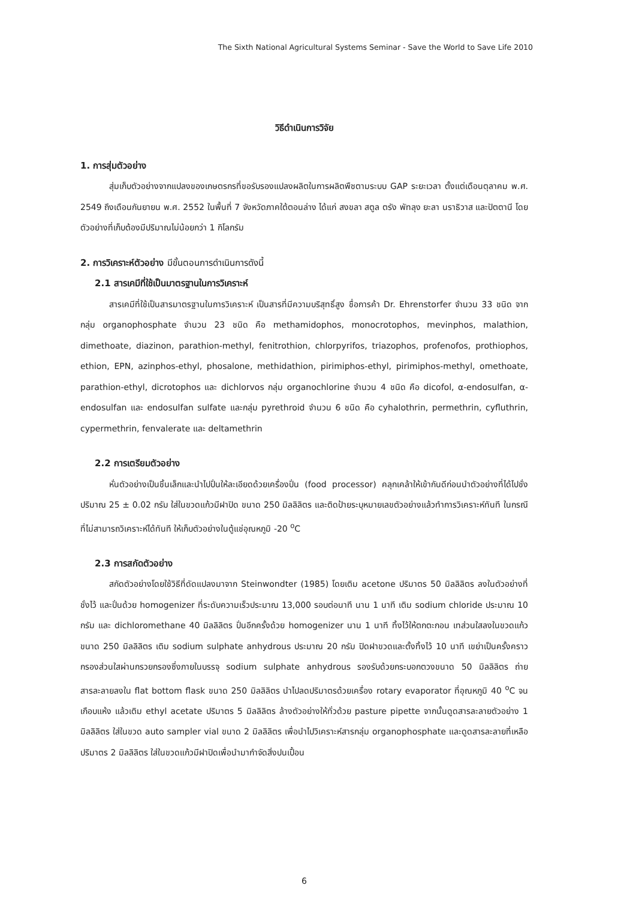The Sixth National Agricultural Systems Seminar - Save the World to Save Life 2010
วิธีดำเนินการวิจัย
1. การสุ่มตัวอย่าง
สุ่มเก็บตัวอย่างจากแปลงของเกษตรกรที่ขอรับรองแปลงผลิตในการผลิตพืชตามระบบ GAP ระยะเวลา ตั้งแต่เดือนตุลาคม พ.ศ. 2549 ถึงเดือนกันยายน พ.ศ. 2552 ในพื้นที่ 7 จังหวัดภาคใต้ตอนล่าง ได้แก่ สงขลา สตูล ตรัง พัทลุง ยะลา นราธิวาส และปัตตานี โดยตัวอย่างที่เก็บต้องมีปริมาณไม่น้อยกว่า 1 กิโลกรัม
2. การวิเคราะห์ตัวอย่าง มีขั้นตอนการดำเนินการดังนี้
2.1 สารเคมีที่ใช้เป็นมาตรฐานในการวิเคราะห์
สารเคมีที่ใช้เป็นสารมาตรฐานในการวิเคราะห์ เป็นสารที่มีความบริสุทธิ์สูง ชื่อการค้า Dr. Ehrenstorfer จำนวน 33 ชนิด จากกลุ่ม organophosphate จำนวน 23 ชนิด คือ methamidophos, monocrotophos, mevinphos, malathion, dimethoate, diazinon, parathion-methyl, fenitrothion, chlorpyrifos, triazophos, profenofos, prothiophos, ethion, EPN, azinphos-ethyl, phosalone, methidathion, pirimiphos-ethyl, pirimiphos-methyl, omethoate, parathion-ethyl, dicrotophos และ dichlorvos กลุ่ม organochlorine จำนวน 4 ชนิด คือ dicofol, α-endosulfan, α-endosulfan และ endosulfan sulfate และกลุ่ม pyrethroid จำนวน 6 ชนิด คือ cyhalothrin, permethrin, cyfluthrin, cypermethrin, fenvalerate และ deltamethrin
2.2 การเตรียมตัวอย่าง
หั่นตัวอย่างเป็นชิ้นเล็กและนำไปปั่นให้ละเอียดด้วยเครื่องปั่น (food processor) คลุกเคล้าให้เข้ากันดีก่อนนำตัวอย่างที่ได้ไปชั่งปริมาณ 25 ± 0.02 กรัม ใส่ในขวดแก้วมีฝาปิด ขนาด 250 มิลลิลิตร และติดป้ายระบุหมายเลขตัวอย่างแล้วทำการวิเคราะห์ทันที ในกรณีที่ไม่สามารถวิเคราะห์ได้ทันที ให้เก็บตัวอย่างในตู้แช่อุณหภูมิ -20 <sup>o</sup>C
2.3 การสกัดตัวอย่าง
สกัดตัวอย่างโดยใช้วิธีที่ดัดแปลงมาจาก Steinwondter (1985) โดยเติม acetone ปริมาตร 50 มิลลิลิตร ลงในตัวอย่างที่ชั่งไว้ และปั่นด้วย homogenizer ที่ระดับความเร็วประมาณ 13,000 รอบต่อนาที นาน 1 นาที เติม sodium chloride ประมาณ 10 กรัม และ dichloromethane 40 มิลลิลิตร ปั่นอีกครั้งด้วย homogenizer นาน 1 นาที ทิ้งไว้ให้ตกตะกอน เทส่วนใสลงในขวดแก้ว ขนาด 250 มิลลิลิตร เติม sodium sulphate anhydrous ประมาณ 20 กรัม ปิดฝาขวดและตั้งทิ้งไว้ 10 นาที เขย่าเป็นครั้งคราว กรองส่วนใสผ่านกรวยกรองซึ่งภายในบรรจุ sodium sulphate anhydrous รองรับด้วยกระบอกตวงขนาด 50 มิลลิลิตร ถ่ายสารละลายลงใน flat bottom flask ขนาด 250 มิลลิลิตร นำไปลดปริมาตรด้วยเครื่อง rotary evaporator ที่อุณหภูมิ 40 <sup>o</sup>C จนเกือบแห้ง แล้วเติม ethyl acetate ปริมาตร 5 มิลลิลิตร ล้างตัวอย่างให้ทั่วด้วย pasture pipette จากนั้นดูดสารละลายตัวอย่าง 1 มิลลิลิตร ใส่ในขวด auto sampler vial ขนาด 2 มิลลิลิตร เพื่อนำไปวิเคราะห์สารกลุ่ม organophosphate และดูดสารละลายที่เหลือปริมาตร 2 มิลลิลิตร ใส่ในขวดแก้วมีฝาปิดเพื่อนำมากำจัดสิ่งปนเปื้อน
6